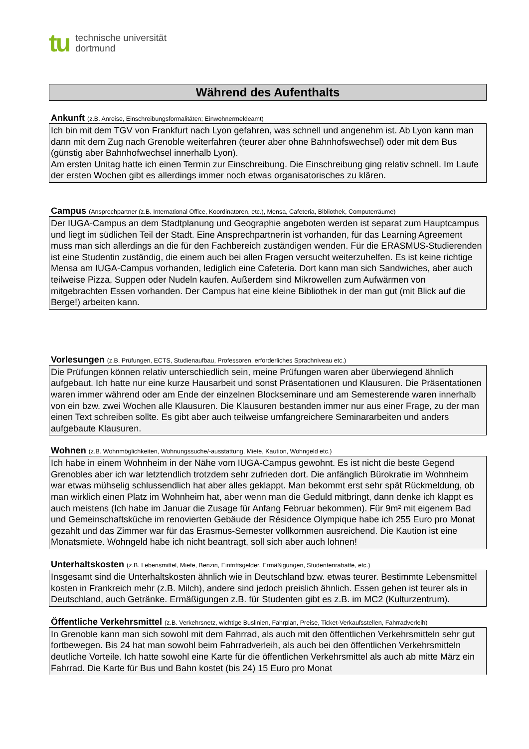tu
technische universität
dortmund
Während des Aufenthalts
Ankunft (z.B. Anreise, Einschreibungsformalitäten; Einwohnermeldeamt)
Ich bin mit dem TGV von Frankfurt nach Lyon gefahren, was schnell und angenehm ist. Ab Lyon kann man dann mit dem Zug nach Grenoble weiterfahren (teurer aber ohne Bahnhofswechsel) oder mit dem Bus (günstig aber Bahnhofwechsel innerhalb Lyon).
Am ersten Unitag hatte ich einen Termin zur Einschreibung. Die Einschreibung ging relativ schnell. Im Laufe der ersten Wochen gibt es allerdings immer noch etwas organisatorisches zu klären.
Campus (Ansprechpartner (z.B. International Office, Koordinatoren, etc.), Mensa, Cafeteria, Bibliothek, Computerräume)
Der IUGA-Campus an dem Stadtplanung und Geographie angeboten werden ist separat zum Hauptcampus und liegt im südlichen Teil der Stadt. Eine Ansprechpartnerin ist vorhanden, für das Learning Agreement muss man sich allerdings an die für den Fachbereich zuständigen wenden. Für die ERASMUS-Studierenden ist eine Studentin zuständig, die einem auch bei allen Fragen versucht weiterzuhelfen. Es ist keine richtige Mensa am IUGA-Campus vorhanden, lediglich eine Cafeteria. Dort kann man sich Sandwiches, aber auch teilweise Pizza, Suppen oder Nudeln kaufen. Außerdem sind Mikrowellen zum Aufwärmen von mitgebrachten Essen vorhanden. Der Campus hat eine kleine Bibliothek in der man gut (mit Blick auf die Berge!) arbeiten kann.
Vorlesungen (z.B. Prüfungen, ECTS, Studienaufbau, Professoren, erforderliches Sprachniveau etc.)
Die Prüfungen können relativ unterschiedlich sein, meine Prüfungen waren aber überwiegend ähnlich aufgebaut. Ich hatte nur eine kurze Hausarbeit und sonst Präsentationen und Klausuren. Die Präsentationen waren immer während oder am Ende der einzelnen Blockseminare und am Semesterende waren innerhalb von ein bzw. zwei Wochen alle Klausuren. Die Klausuren bestanden immer nur aus einer Frage, zu der man einen Text schreiben sollte. Es gibt aber auch teilweise umfangreichere Seminararbeiten und anders aufgebaute Klausuren.
Wohnen (z.B. Wohnmöglichkeiten, Wohnungssuche/-ausstattung, Miete, Kaution, Wohngeld etc.)
Ich habe in einem Wohnheim in der Nähe vom IUGA-Campus gewohnt. Es ist nicht die beste Gegend Grenobles aber ich war letztendlich trotzdem sehr zufrieden dort. Die anfänglich Bürokratie im Wohnheim war etwas mühselig schlussendlich hat aber alles geklappt. Man bekommt erst sehr spät Rückmeldung, ob man wirklich einen Platz im Wohnheim hat, aber wenn man die Geduld mitbringt, dann denke ich klappt es auch meistens (Ich habe im Januar die Zusage für Anfang Februar bekommen). Für 9m² mit eigenem Bad und Gemeinschaftsküche im renovierten Gebäude der Résidence Olympique habe ich 255 Euro pro Monat gezahlt und das Zimmer war für das Erasmus-Semester vollkommen ausreichend. Die Kaution ist eine Monatsmiete. Wohngeld habe ich nicht beantragt, soll sich aber auch lohnen!
Unterhaltskosten (z.B. Lebensmittel, Miete, Benzin, Eintrittsgelder, Ermäßigungen, Studentenrabatte, etc.)
Insgesamt sind die Unterhaltskosten ähnlich wie in Deutschland bzw. etwas teurer. Bestimmte Lebensmittel kosten in Frankreich mehr (z.B. Milch), andere sind jedoch preislich ähnlich. Essen gehen ist teurer als in Deutschland, auch Getränke. Ermäßigungen z.B. für Studenten gibt es z.B. im MC2 (Kulturzentrum).
Öffentliche Verkehrsmittel (z.B. Verkehrsnetz, wichtige Buslinien, Fahrplan, Preise, Ticket-Verkaufsstellen, Fahrradverleih)
In Grenoble kann man sich sowohl mit dem Fahrrad, als auch mit den öffentlichen Verkehrsmitteln sehr gut fortbewegen. Bis 24 hat man sowohl beim Fahrradverleih, als auch bei den öffentlichen Verkehrsmitteln deutliche Vorteile. Ich hatte sowohl eine Karte für die öffentlichen Verkehrsmittel als auch ab mitte März ein Fahrrad. Die Karte für Bus und Bahn kostet (bis 24) 15 Euro pro Monat